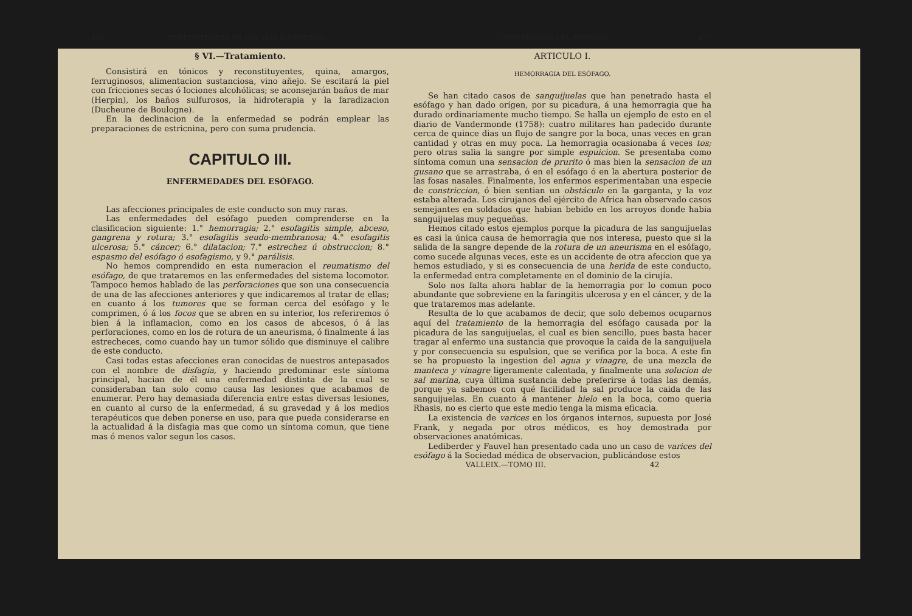656 ENFERMEDADES DE LAS VIAS DIGESTIVAS.
§ VI.—Tratamiento.
Consistirá en tónicos y reconstituyentes, quina, amargos, ferruginosos, alimentacion sustanciosa, vino añejo. Se escitará la piel con fricciones secas ó lociones alcohólicas; se aconsejarán baños de mar (Herpin), los baños sulfurosos, la hidroterapia y la faradizacion (Ducheune de Boulogne).
En la declinacion de la enfermedad se podrán emplear las preparaciones de estricnina, pero con suma prudencia.
CAPITULO III.
ENFERMEDADES DEL ESÓFAGO.
Las afecciones principales de este conducto son muy raras.
Las enfermedades del esófago pueden comprenderse en la clasificacion siguiente: 1.° hemorragia; 2.° esofagitis simple, abceso, gangrena y rotura; 3.° esofagitis seudo-membranosa; 4.° esofagitis ulcerosa; 5.° cáncer; 6.° dilatacion; 7.° estrechez ú obstruccion; 8.° espasmo del esófago ó esofagismo, y 9.° parálisis.
No hemos comprendido en esta numeracion el reumatismo del esófago, de que trataremos en las enfermedades del sistema locomotor. Tampoco hemos hablado de las perforaciones que son una consecuencia de una de las afecciones anteriores y que indicaremos al tratar de ellas; en cuanto á los tumores que se forman cerca del esófago y le comprimen, ó á los focos que se abren en su interior, los referiremos ó bien á la inflamacion, como en los casos de abcesos, ó á las perforaciones, como en los de rotura de un aneurisma, ó finalmente á las estrecheces, como cuando hay un tumor sólido que disminuye el calibre de este conducto.
Casi todas estas afecciones eran conocidas de nuestros antepasados con el nombre de disfagia, y haciendo predominar este síntoma principal, hacian de él una enfermedad distinta de la cual se consideraban tan solo como causa las lesiones que acabamos de enumerar. Pero hay demasiada diferencia entre estas diversas lesiones, en cuanto al curso de la enfermedad, á su gravedad y á los medios terapéuticos que deben ponerse en uso, para que pueda considerarse en la actualidad á la disfagia mas que como un síntoma comun, que tiene mas ó menos valor segun los casos.
HEMORRAGIA DEL ESÓFAGO. 657
ARTICULO I.
HEMORRAGIA DEL ESÓFAGO.
Se han citado casos de sanguijuelas que han penetrado hasta el esófago y han dado orígen, por su picadura, á una hemorragia que ha durado ordinariamente mucho tiempo. Se halla un ejemplo de esto en el diario de Vandermonde (1758): cuatro militares han padecido durante cerca de quince dias un flujo de sangre por la boca, unas veces en gran cantidad y otras en muy poca. La hemorragia ocasionaba á veces tos; pero otras salia la sangre por simple espuicion. Se presentaba como síntoma comun una sensacion de prurito ó mas bien la sensacion de un gusano que se arrastraba, ó en el esófago ó en la abertura posterior de las fosas nasales. Finalmente, los enfermos esperimentaban una especie de constriccion, ó bien sentian un obstáculo en la garganta, y la voz estaba alterada. Los cirujanos del ejército de Africa han observado casos semejantes en soldados que habian bebido en los arroyos donde habia sanguijuelas muy pequeñas.
Hemos citado estos ejemplos porque la picadura de las sanguijuelas es casi la única causa de hemorragia que nos interesa, puesto que si la salida de la sangre depende de la rotura de un aneurisma en el esófago, como sucede algunas veces, este es un accidente de otra afeccion que ya hemos estudiado, y si es consecuencia de una herida de este conducto, la enfermedad entra completamente en el dominio de la cirujía.
Solo nos falta ahora hablar de la hemorragia por lo comun poco abundante que sobreviene en la faringitis ulcerosa y en el cáncer, y de la que trataremos mas adelante.
Resulta de lo que acabamos de decir, que solo debemos ocuparnos aquí del tratamiento de la hemorragia del esófago causada por la picadura de las sanguijuelas, el cual es bien sencillo, pues basta hacer tragar al enfermo una sustancia que provoque la caida de la sanguijuela y por consecuencia su espulsion, que se verifica por la boca. A este fin se ha propuesto la ingestion del agua y vinagre, de una mezcla de manteca y vinagre ligeramente calentada, y finalmente una solucion de sal marina, cuya última sustancia debe preferirse á todas las demás, porque ya sabemos con qué facilidad la sal produce la caida de las sanguijuelas. En cuanto á mantener hielo en la boca, como queria Rhasis, no es cierto que este medio tenga la misma eficacia.
La existencia de varices en los órganos internos, supuesta por José Frank, y negada por otros médicos, es hoy demostrada por observaciones anatómicas.
Lediberder y Fauvel han presentado cada uno un caso de varices del esófago á la Sociedad médica de observacion, publicándose estos
VALLEIX.—TOMO III. 42